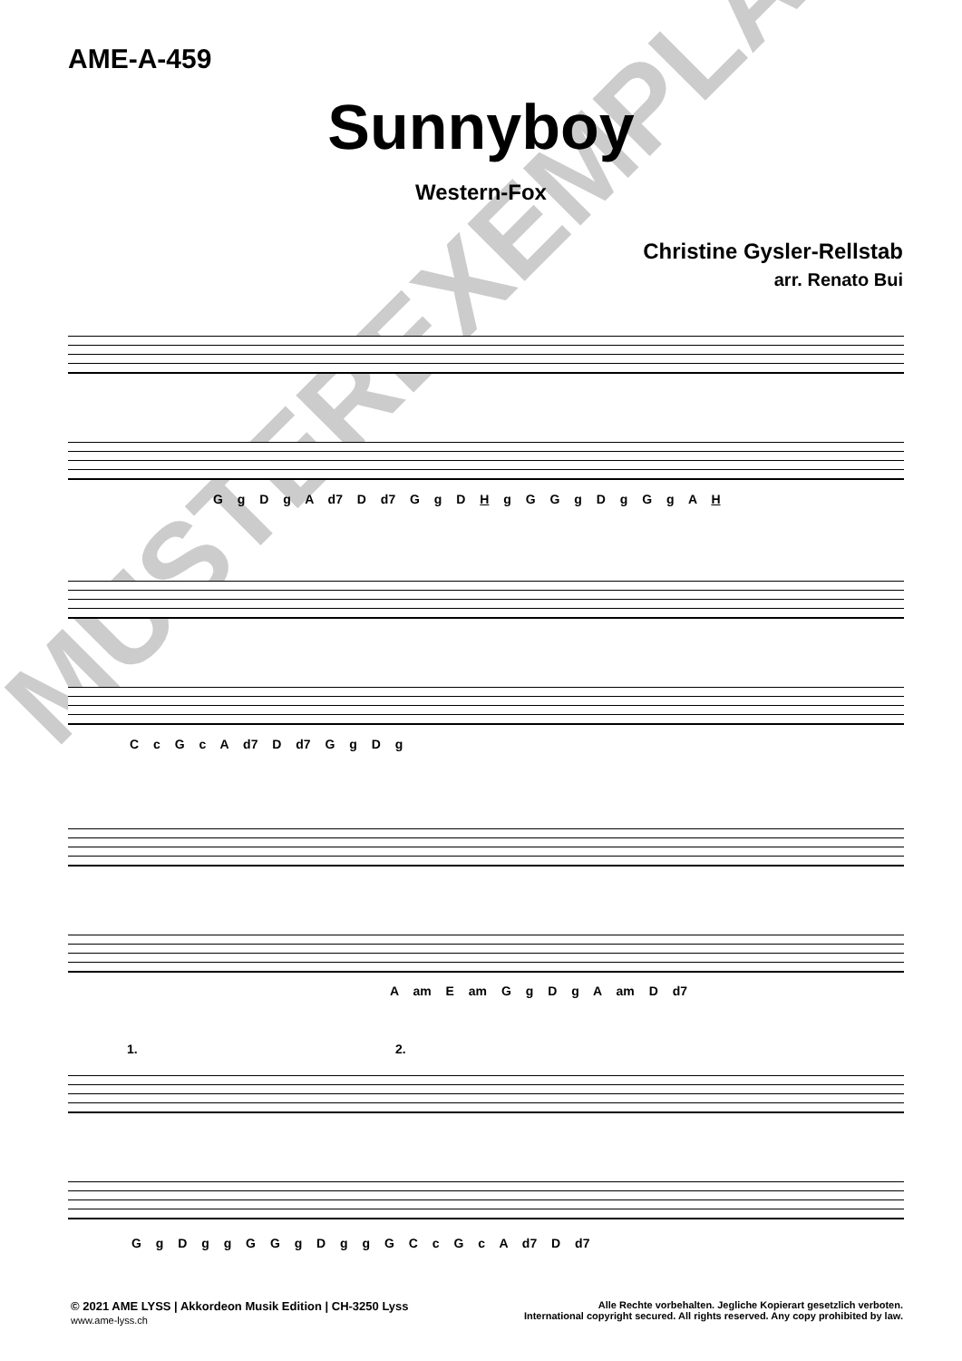MUSTEREXEMPLAR
AME-A-459
Sunnyboy
Western-Fox
Christine Gysler-Rellstab
arr. Renato Bui
G g D g A d7 D d7 G g D H g G G g D g G g A H
C c G c A d7 D d7 G g D g
A am E am G g D g A am D d7
1. 2.
G g D g g G G g D g g G C c G c A d7 D d7
© 2021 AME LYSS | Akkordeon Musik Edition | CH-3250 Lyss
www.ame-lyss.ch
Alle Rechte vorbehalten. Jegliche Kopierart gesetzlich verboten.
International copyright secured. All rights reserved. Any copy prohibited by law.